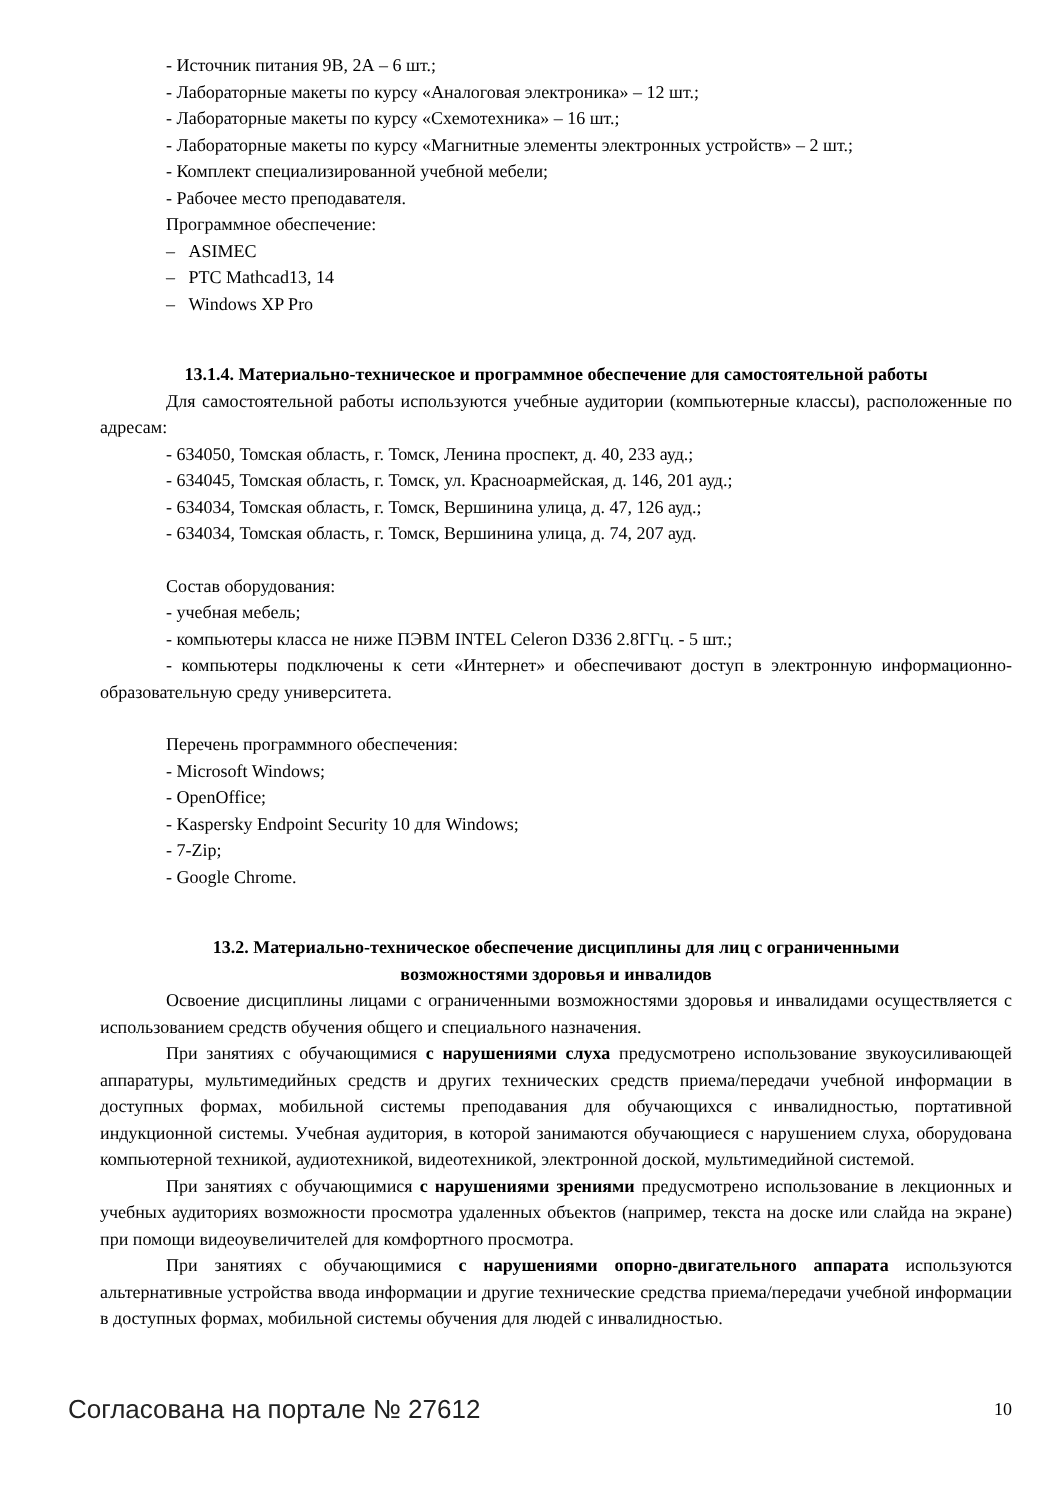- Источник питания 9В, 2А – 6 шт.;
- Лабораторные макеты по курсу «Аналоговая электроника» – 12 шт.;
- Лабораторные макеты по курсу «Схемотехника» – 16 шт.;
- Лабораторные макеты по курсу «Магнитные элементы электронных устройств» – 2 шт.;
- Комплект специализированной учебной мебели;
- Рабочее место преподавателя.
Программное обеспечение:
– ASIMEC
– PTC Mathcad13, 14
– Windows XP Pro
13.1.4. Материально-техническое и программное обеспечение для самостоятельной работы
Для самостоятельной работы используются учебные аудитории (компьютерные классы), расположенные по адресам:
- 634050, Томская область, г. Томск, Ленина проспект, д. 40, 233 ауд.;
- 634045, Томская область, г. Томск, ул. Красноармейская, д. 146, 201 ауд.;
- 634034, Томская область, г. Томск, Вершинина улица, д. 47, 126 ауд.;
- 634034, Томская область, г. Томск, Вершинина улица, д. 74, 207 ауд.
Состав оборудования:
- учебная мебель;
- компьютеры класса не ниже ПЭВМ INTEL Celeron D336 2.8ГГц. - 5 шт.;
- компьютеры подключены к сети «Интернет» и обеспечивают доступ в электронную информационно-образовательную среду университета.
Перечень программного обеспечения:
- Microsoft Windows;
- OpenOffice;
- Kaspersky Endpoint Security 10 для Windows;
- 7-Zip;
- Google Chrome.
13.2. Материально-техническое обеспечение дисциплины для лиц с ограниченными
возможностями здоровья и инвалидов
Освоение дисциплины лицами с ограниченными возможностями здоровья и инвалидами осуществляется с использованием средств обучения общего и специального назначения.
При занятиях с обучающимися с нарушениями слуха предусмотрено использование звукоусиливающей аппаратуры, мультимедийных средств и других технических средств приема/передачи учебной информации в доступных формах, мобильной системы преподавания для обучающихся с инвалидностью, портативной индукционной системы. Учебная аудитория, в которой занимаются обучающиеся с нарушением слуха, оборудована компьютерной техникой, аудиотехникой, видеотехникой, электронной доской, мультимедийной системой.
При занятиях с обучающимися с нарушениями зрениями предусмотрено использование в лекционных и учебных аудиториях возможности просмотра удаленных объектов (например, текста на доске или слайда на экране) при помощи видеоувеличителей для комфортного просмотра.
При занятиях с обучающимися с нарушениями опорно-двигательного аппарата используются альтернативные устройства ввода информации и другие технические средства приема/передачи учебной информации в доступных формах, мобильной системы обучения для людей с инвалидностью.
Согласована на портале № 27612 10